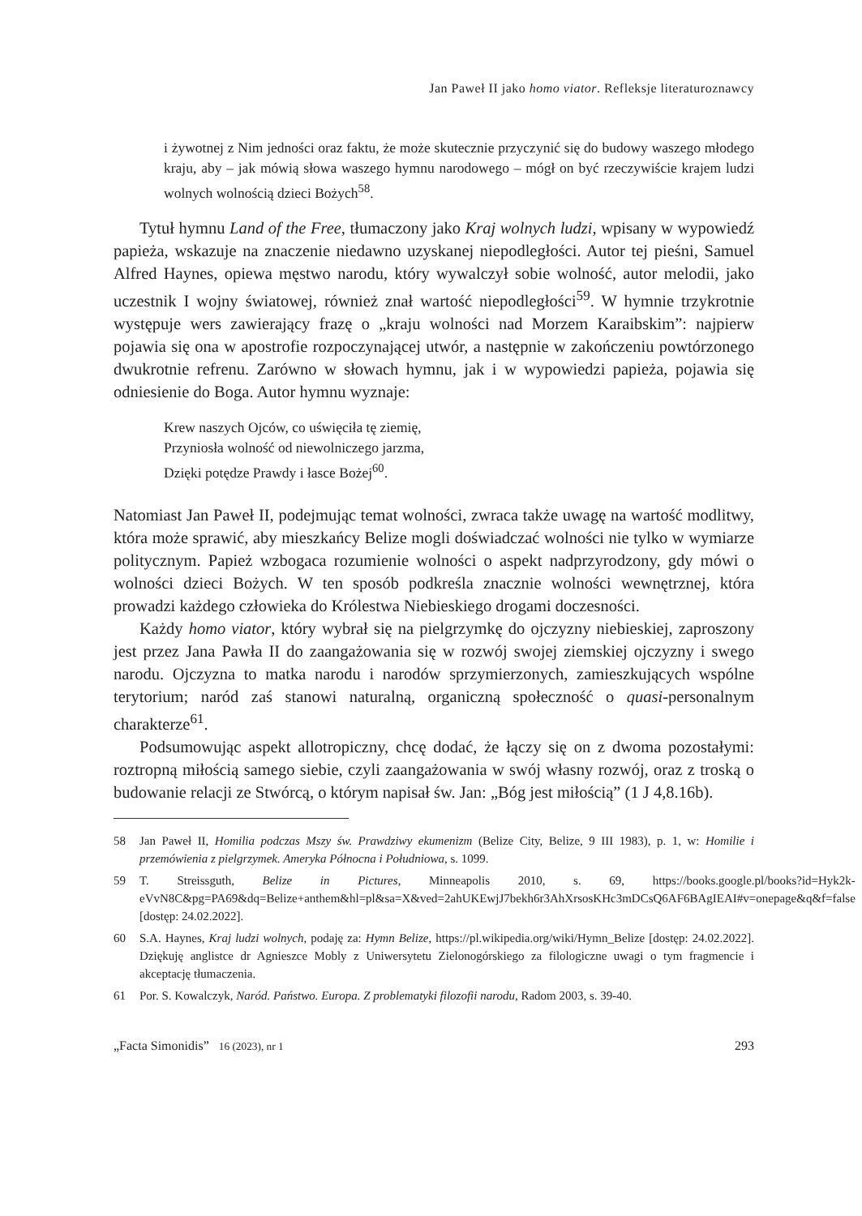Jan Paweł II jako homo viator. Refleksje literaturoznawcy
i żywotnej z Nim jedności oraz faktu, że może skutecznie przyczynić się do budowy waszego młodego kraju, aby – jak mówią słowa waszego hymnu narodowego – mógł on być rzeczywiście krajem ludzi wolnych wolnością dzieci Bożych<sup>58</sup>.
Tytuł hymnu Land of the Free, tłumaczony jako Kraj wolnych ludzi, wpisany w wypowiedź papieża, wskazuje na znaczenie niedawno uzyskanej niepodległości. Autor tej pieśni, Samuel Alfred Haynes, opiewa męstwo narodu, który wywalczył sobie wolność, autor melodii, jako uczestnik I wojny światowej, również znał wartość niepodległości<sup>59</sup>. W hymnie trzykrotnie występuje wers zawierający frazę o „kraju wolności nad Morzem Karaibskim”: najpierw pojawia się ona w apostrofie rozpoczynającej utwór, a następnie w zakończeniu powtórzonego dwukrotnie refrenu. Zarówno w słowach hymnu, jak i w wypowiedzi papieża, pojawia się odniesienie do Boga. Autor hymnu wyznaje:
Krew naszych Ojców, co uświęciła tę ziemię,
Przyniosła wolność od niewolniczego jarzma,
Dzięki potędze Prawdy i łasce Bożej<sup>60</sup>.
Natomiast Jan Paweł II, podejmując temat wolności, zwraca także uwagę na wartość modlitwy, która może sprawić, aby mieszkańcy Belize mogli doświadczać wolności nie tylko w wymiarze politycznym. Papież wzbogaca rozumienie wolności o aspekt nadprzyrodzony, gdy mówi o wolności dzieci Bożych. W ten sposób podkreśla znacznie wolności wewnętrznej, która prowadzi każdego człowieka do Królestwa Niebieskiego drogami doczesności.
Każdy homo viator, który wybrał się na pielgrzymkę do ojczyzny niebieskiej, zaproszony jest przez Jana Pawła II do zaangażowania się w rozwój swojej ziemskiej ojczyzny i swego narodu. Ojczyzna to matka narodu i narodów sprzymierzonych, zamieszkujących wspólne terytorium; naród zaś stanowi naturalną, organiczną społeczność o quasi-personalnym charakterze<sup>61</sup>.
Podsumowując aspekt allotropiczny, chcę dodać, że łączy się on z dwoma pozostałymi: roztropną miłością samego siebie, czyli zaangażowania w swój własny rozwój, oraz z troską o budowanie relacji ze Stwórcą, o którym napisał św. Jan: „Bóg jest miłością” (1 J 4,8.16b).
58 Jan Paweł II, Homilia podczas Mszy św. Prawdziwy ekumenizm (Belize City, Belize, 9 III 1983), p. 1, w: Homilie i przemówienia z pielgrzymek. Ameryka Północna i Południowa, s. 1099.
59 T. Streissguth, Belize in Pictures, Minneapolis 2010, s. 69, https://books.google.pl/books?id=Hyk2k-eVvN8C&pg=PA69&dq=Belize+anthem&hl=pl&sa=X&ved=2ahUKEwjJ7bekh6r3AhXrsosKHc3mDCsQ6AF6BAgIEAI#v=onepage&q&f=false [dostęp: 24.02.2022].
60 S.A. Haynes, Kraj ludzi wolnych, podaję za: Hymn Belize, https://pl.wikipedia.org/wiki/Hymn_Belize [dostęp: 24.02.2022]. Dziękuję anglistce dr Agnieszce Mobly z Uniwersytetu Zielonogórskiego za filologiczne uwagi o tym fragmencie i akceptację tłumaczenia.
61 Por. S. Kowalczyk, Naród. Państwo. Europa. Z problematyki filozofii narodu, Radom 2003, s. 39-40.
„Facta Simonidis” 16 (2023), nr 1 293